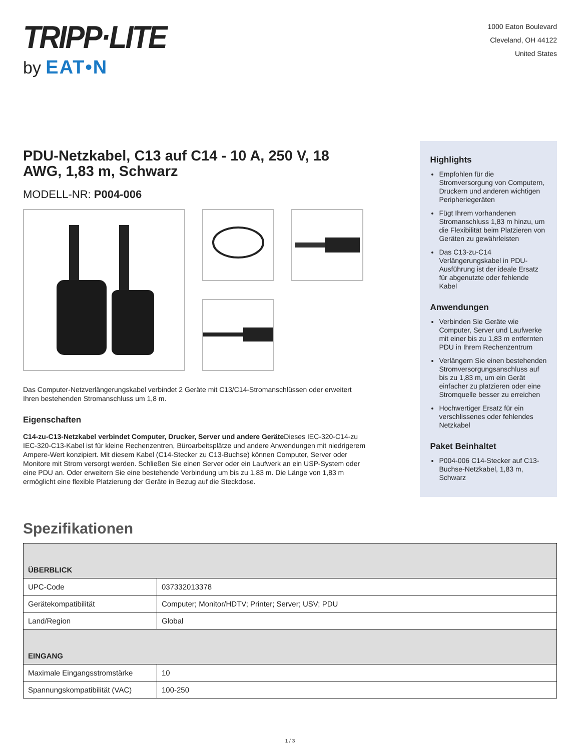TRIPP·LITE
by EAT•N
1000 Eaton Boulevard
Cleveland, OH 44122
United States
PDU-Netzkabel, C13 auf C14 - 10 A, 250 V, 18 AWG, 1,83 m, Schwarz
MODELL-NR: P004-006
Das Computer-Netzverlängerungskabel verbindet 2 Geräte mit C13/C14-Stromanschlüssen oder erweitert Ihren bestehenden Stromanschluss um 1,8 m.
Eigenschaften
C14-zu-C13-Netzkabel verbindet Computer, Drucker, Server und andere Geräte Dieses IEC-320-C14-zu IEC-320-C13-Kabel ist für kleine Rechenzentren, Büroarbeitsplätze und andere Anwendungen mit niedrigerem Ampere-Wert konzipiert. Mit diesem Kabel (C14-Stecker zu C13-Buchse) können Computer, Server oder Monitore mit Strom versorgt werden. Schließen Sie einen Server oder ein Laufwerk an ein USP-System oder eine PDU an. Oder erweitern Sie eine bestehende Verbindung um bis zu 1,83 m. Die Länge von 1,83 m ermöglicht eine flexible Platzierung der Geräte in Bezug auf die Steckdose.
Highlights
Empfohlen für die Stromversorgung von Computern, Druckern und anderen wichtigen Peripheriegeräten
Fügt Ihrem vorhandenen Stromanschluss 1,83 m hinzu, um die Flexibilität beim Platzieren von Geräten zu gewährleisten
Das C13-zu-C14 Verlängerungskabel in PDU-Ausführung ist der ideale Ersatz für abgenutzte oder fehlende Kabel
Anwendungen
Verbinden Sie Geräte wie Computer, Server und Laufwerke mit einer bis zu 1,83 m entfernten PDU in Ihrem Rechenzentrum
Verlängern Sie einen bestehenden Stromversorgungsanschluss auf bis zu 1,83 m, um ein Gerät einfacher zu platzieren oder eine Stromquelle besser zu erreichen
Hochwertiger Ersatz für ein verschlissenes oder fehlendes Netzkabel
Paket Beinhaltet
P004-006 C14-Stecker auf C13-Buchse-Netzkabel, 1,83 m, Schwarz
Spezifikationen
| ÜBERBLICK | |
| --- | --- |
| UPC-Code | 037332013378 |
| Gerätekompatibilität | Computer; Monitor/HDTV; Printer; Server; USV; PDU |
| Land/Region | Global |
| EINGANG | |
| Maximale Eingangsstromstärke | 10 |
| Spannungskompatibilität (VAC) | 100-250 |
1 / 3